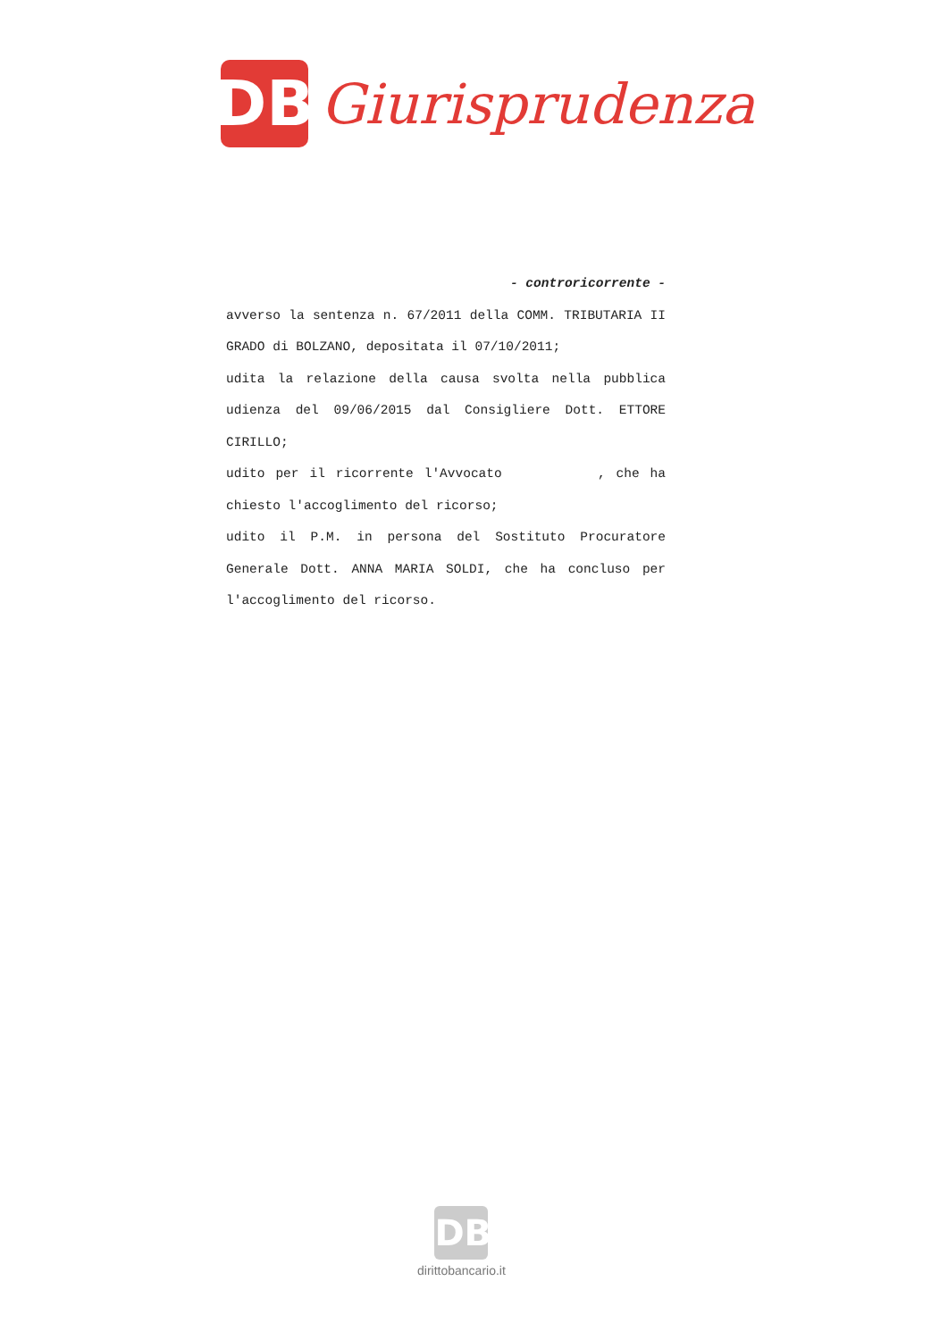DB
Giurisprudenza
- controricorrente -
avverso la sentenza n. 67/2011 della COMM. TRIBUTARIA II GRADO di BOLZANO, depositata il 07/10/2011;
udita la relazione della causa svolta nella pubblica udienza del 09/06/2015 dal Consigliere Dott. ETTORE CIRILLO;
udito per il ricorrente l'Avvocato , che ha chiesto l'accoglimento del ricorso;
udito il P.M. in persona del Sostituto Procuratore Generale Dott. ANNA MARIA SOLDI, che ha concluso per l'accoglimento del ricorso.
DB
dirittobancario.it